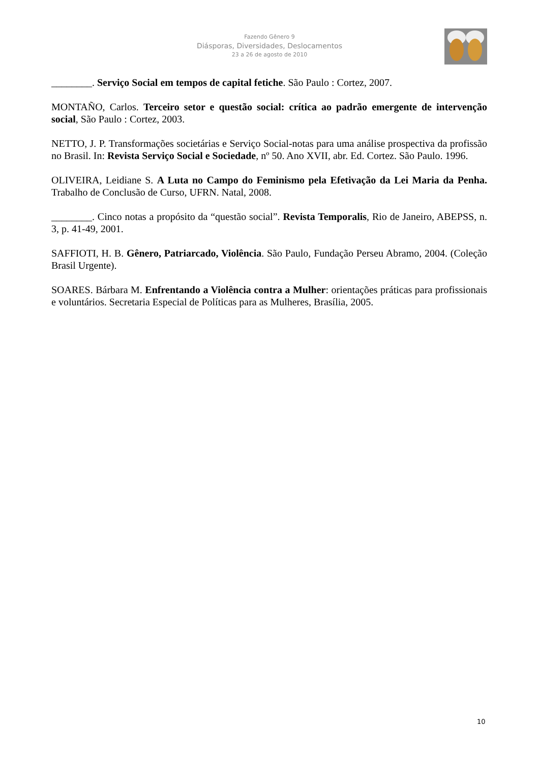Fazendo Gênero 9
Diásporas, Diversidades, Deslocamentos
23 a 26 de agosto de 2010
________. Serviço Social em tempos de capital fetiche. São Paulo : Cortez, 2007.
MONTAÑO, Carlos. Terceiro setor e questão social: crítica ao padrão emergente de intervenção social, São Paulo : Cortez, 2003.
NETTO, J. P. Transformações societárias e Serviço Social-notas para uma análise prospectiva da profissão no Brasil. In: Revista Serviço Social e Sociedade, nº 50. Ano XVII, abr. Ed. Cortez. São Paulo. 1996.
OLIVEIRA, Leidiane S. A Luta no Campo do Feminismo pela Efetivação da Lei Maria da Penha. Trabalho de Conclusão de Curso, UFRN. Natal, 2008.
________. Cinco notas a propósito da “questão social”. Revista Temporalis, Rio de Janeiro, ABEPSS, n. 3, p. 41-49, 2001.
SAFFIOTI, H. B. Gênero, Patriarcado, Violência. São Paulo, Fundação Perseu Abramo, 2004. (Coleção Brasil Urgente).
SOARES. Bárbara M. Enfrentando a Violência contra a Mulher: orientações práticas para profissionais e voluntários. Secretaria Especial de Políticas para as Mulheres, Brasília, 2005.
10